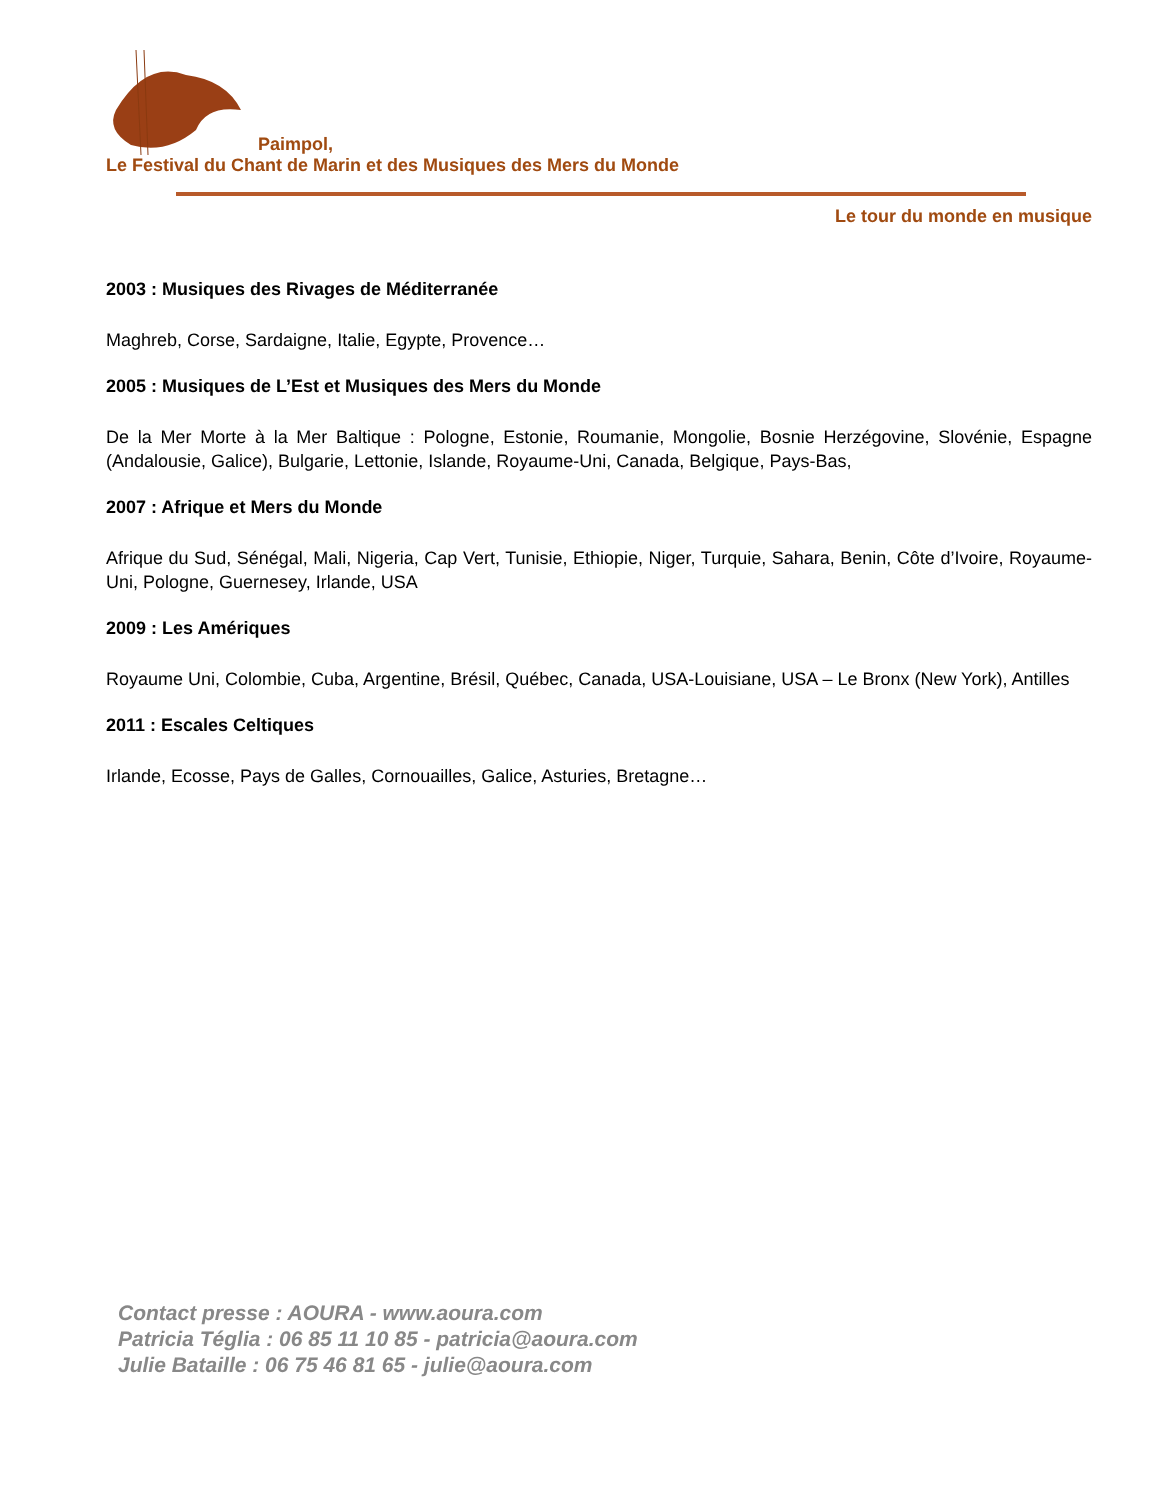Paimpol,
Le Festival du Chant de Marin et des Musiques des Mers du Monde
Le tour du monde en musique
2003 : Musiques des Rivages de Méditerranée
Maghreb, Corse, Sardaigne, Italie, Egypte, Provence…
2005 : Musiques de L’Est et Musiques des Mers du Monde
De la Mer Morte à la Mer Baltique : Pologne, Estonie, Roumanie, Mongolie, Bosnie Herzégovine, Slovénie, Espagne (Andalousie, Galice), Bulgarie, Lettonie, Islande, Royaume-Uni, Canada, Belgique, Pays-Bas,
2007 : Afrique et Mers du Monde
Afrique du Sud, Sénégal, Mali, Nigeria, Cap Vert, Tunisie, Ethiopie, Niger, Turquie, Sahara, Benin, Côte d’Ivoire, Royaume-Uni, Pologne, Guernesey, Irlande, USA
2009 : Les Amériques
Royaume Uni, Colombie, Cuba, Argentine, Brésil, Québec, Canada, USA-Louisiane, USA – Le Bronx (New York), Antilles
2011 : Escales Celtiques
Irlande, Ecosse, Pays de Galles, Cornouailles, Galice, Asturies, Bretagne…
Contact presse : AOURA - www.aoura.com
Patricia Téglia : 06 85 11 10 85 - patricia@aoura.com
Julie Bataille : 06 75 46 81 65 - julie@aoura.com